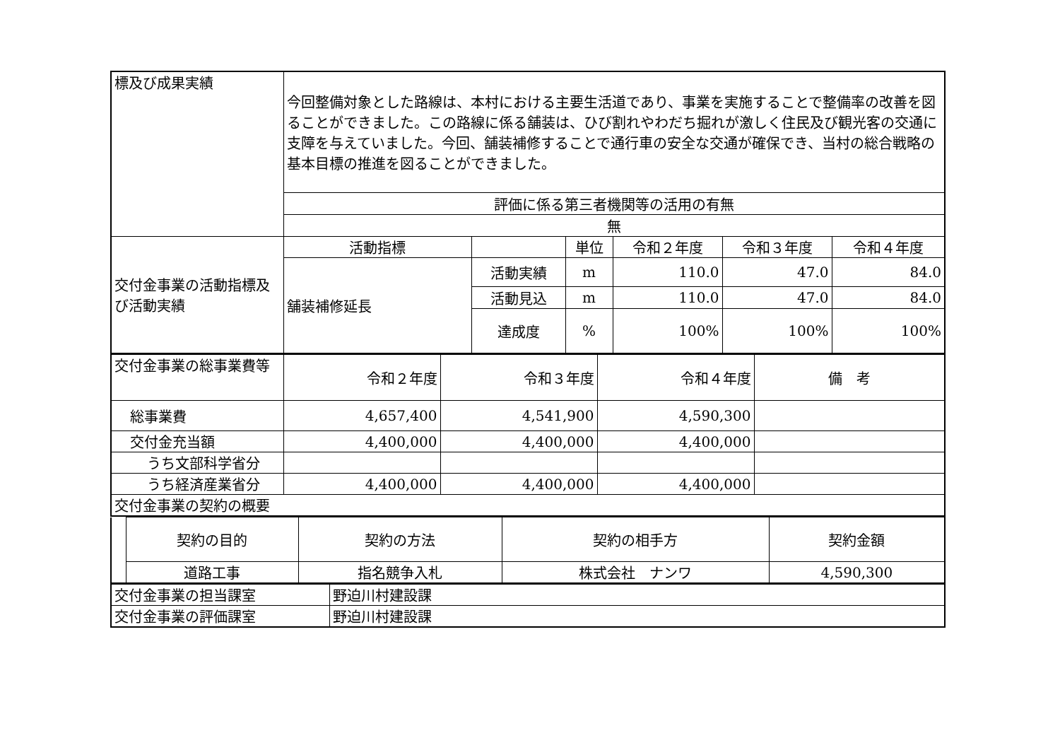| 標及び成果実績 | 今回整備対象とした路線は、本村における主要生活道であり、事業を実施することで整備率の改善を図ることができました。この路線に係る舗装は、ひび割れやわだち掘れが激しく住民及び観光客の交通に支障を与えていました。今回、舗装補修することで通行車の安全な交通が確保でき、当村の総合戦略の基本目標の推進を図ることができました。 | | | | | |
| | 評価に係る第三者機関等の活用の有無 | | | | | |
| | 無 | | | | | |
| 交付金事業の活動指標及び活動実績 | 活動指標 | | 単位 | 令和２年度 | 令和３年度 | 令和４年度 |
| | 舗装補修延長 | 活動実績 | m | 110.0 | 47.0 | 84.0 |
| | | 活動見込 | m | 110.0 | 47.0 | 84.0 |
| | | 達成度 | % | 100% | 100% | 100% |
| 交付金事業の総事業費等 | 令和２年度 | 令和３年度 | 令和４年度 | 備 考 |
| 総事業費 | 4,657,400 | 4,541,900 | 4,590,300 | |
| 交付金充当額 | 4,400,000 | 4,400,000 | 4,400,000 | |
| うち文部科学省分 | | | | |
| うち経済産業省分 | 4,400,000 | 4,400,000 | 4,400,000 | |
| 交付金事業の契約の概要 | | | | |
| | 契約の目的 | 契約の方法 | 契約の相手方 | 契約金額 |
| | 道路工事 | 指名競争入札 | 株式会社 ナンワ | 4,590,300 |
| 交付金事業の担当課室 | 野迫川村建設課 |
| 交付金事業の評価課室 | 野迫川村建設課 |